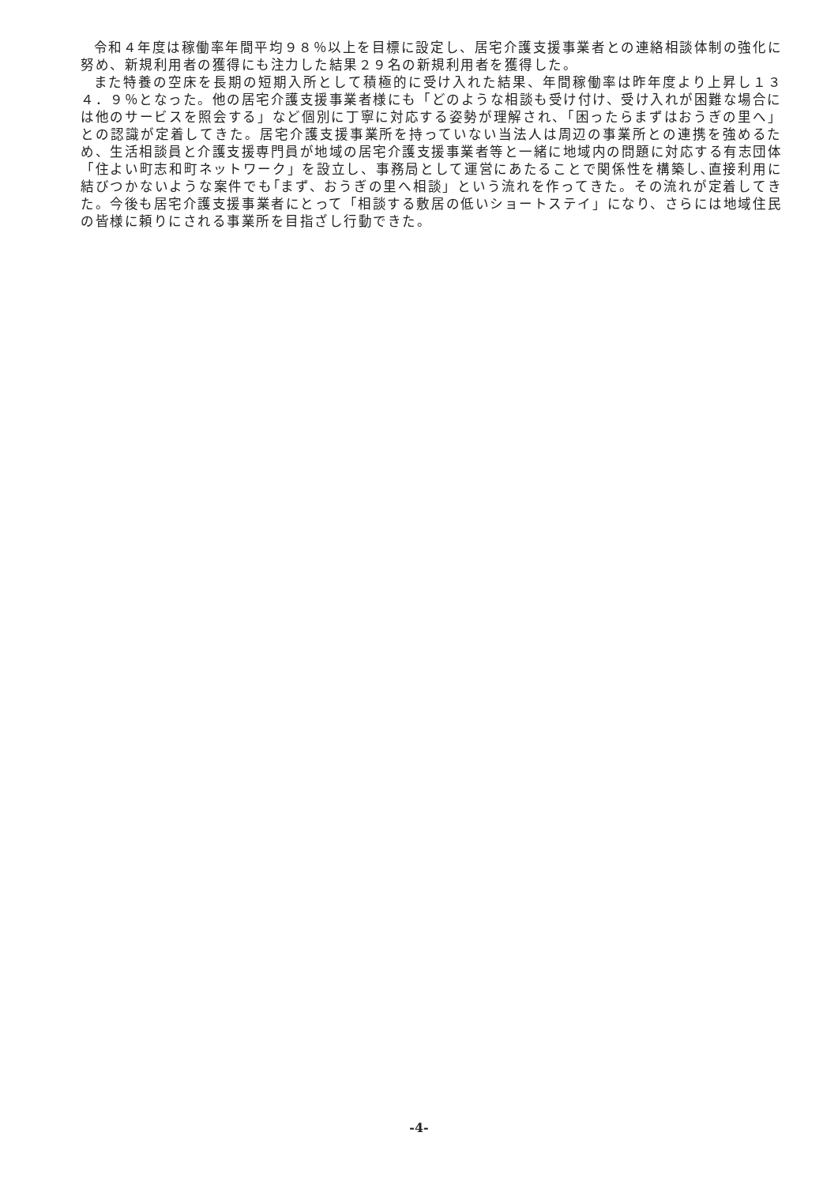令和４年度は稼働率年間平均９８％以上を目標に設定し、居宅介護支援事業者との連絡相談体制の強化に努め、新規利用者の獲得にも注力した結果２９名の新規利用者を獲得した。
また特養の空床を長期の短期入所として積極的に受け入れた結果、年間稼働率は昨年度より上昇し１３４．９％となった。他の居宅介護支援事業者様にも「どのような相談も受け付け、受け入れが困難な場合には他のサービスを照会する」など個別に丁寧に対応する姿勢が理解され、「困ったらまずはおうぎの里へ」との認識が定着してきた。居宅介護支援事業所を持っていない当法人は周辺の事業所との連携を強めるため、生活相談員と介護支援専門員が地域の居宅介護支援事業者等と一緒に地域内の問題に対応する有志団体「住よい町志和町ネットワーク」を設立し、事務局として運営にあたることで関係性を構築し､直接利用に結びつかないような案件でも｢まず、おうぎの里へ相談」という流れを作ってきた。その流れが定着してきた。今後も居宅介護支援事業者にとって「相談する敷居の低いショートステイ」になり、さらには地域住民の皆様に頼りにされる事業所を目指ざし行動できた。
-4-